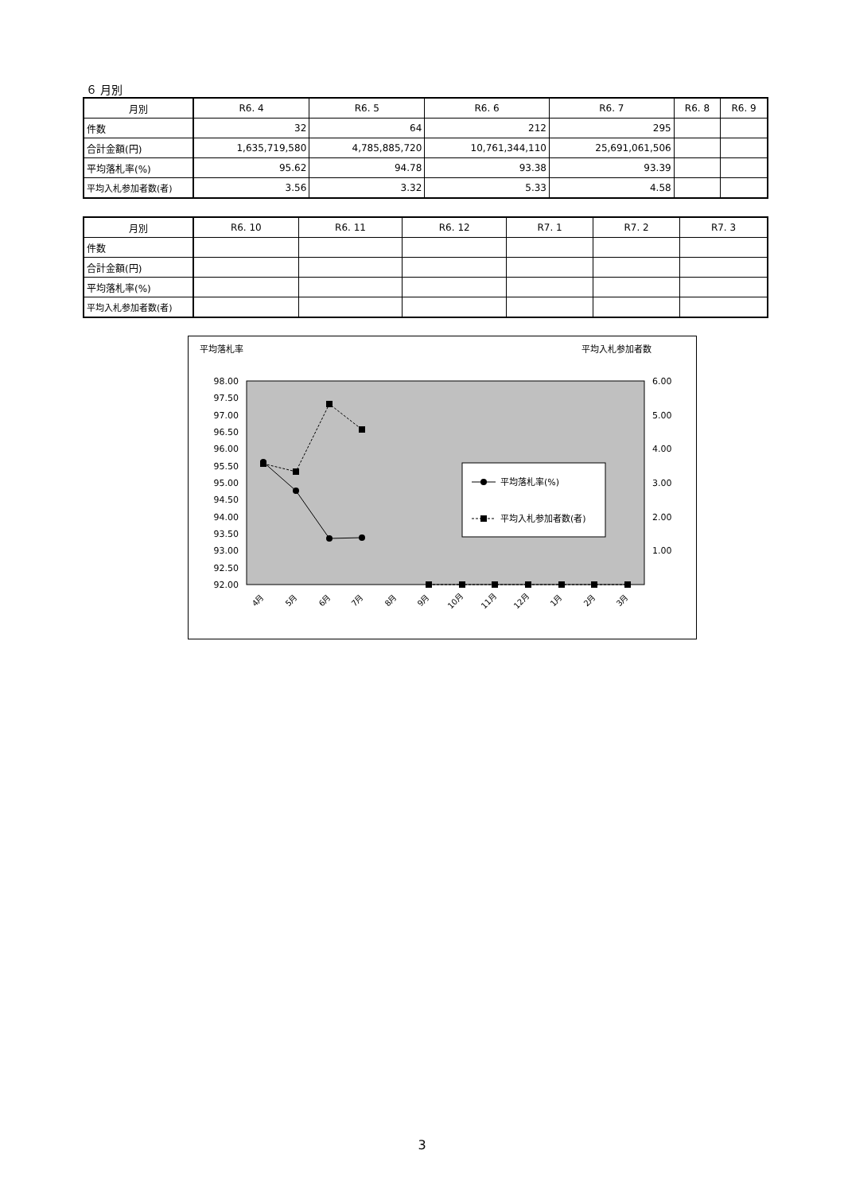６ 月別
| 月別 | R6. 4 | R6. 5 | R6. 6 | R6. 7 | R6. 8 | R6. 9 |
| --- | --- | --- | --- | --- | --- | --- |
| 件数 | 32 | 64 | 212 | 295 | | |
| 合計金額(円) | 1,635,719,580 | 4,785,885,720 | 10,761,344,110 | 25,691,061,506 | | |
| 平均落札率(%) | 95.62 | 94.78 | 93.38 | 93.39 | | |
| 平均入札参加者数(者) | 3.56 | 3.32 | 5.33 | 4.58 | | |
| 月別 | R6. 10 | R6. 11 | R6. 12 | R7. 1 | R7. 2 | R7. 3 |
| --- | --- | --- | --- | --- | --- | --- |
| 件数 | | | | | | |
| 合計金額(円) | | | | | | |
| 平均落札率(%) | | | | | | |
| 平均入札参加者数(者) | | | | | | |
平均落札率
平均入札参加者数
98.00
97.50
97.00
96.50
96.00
95.50
95.00
94.50
94.00
93.50
93.00
92.50
92.00
6.00
5.00
4.00
3.00
2.00
1.00
平均落札率(%)
平均入札参加者数(者)
4月
5月
6月
7月
8月
9月
10月
11月
12月
1月
2月
3月
3